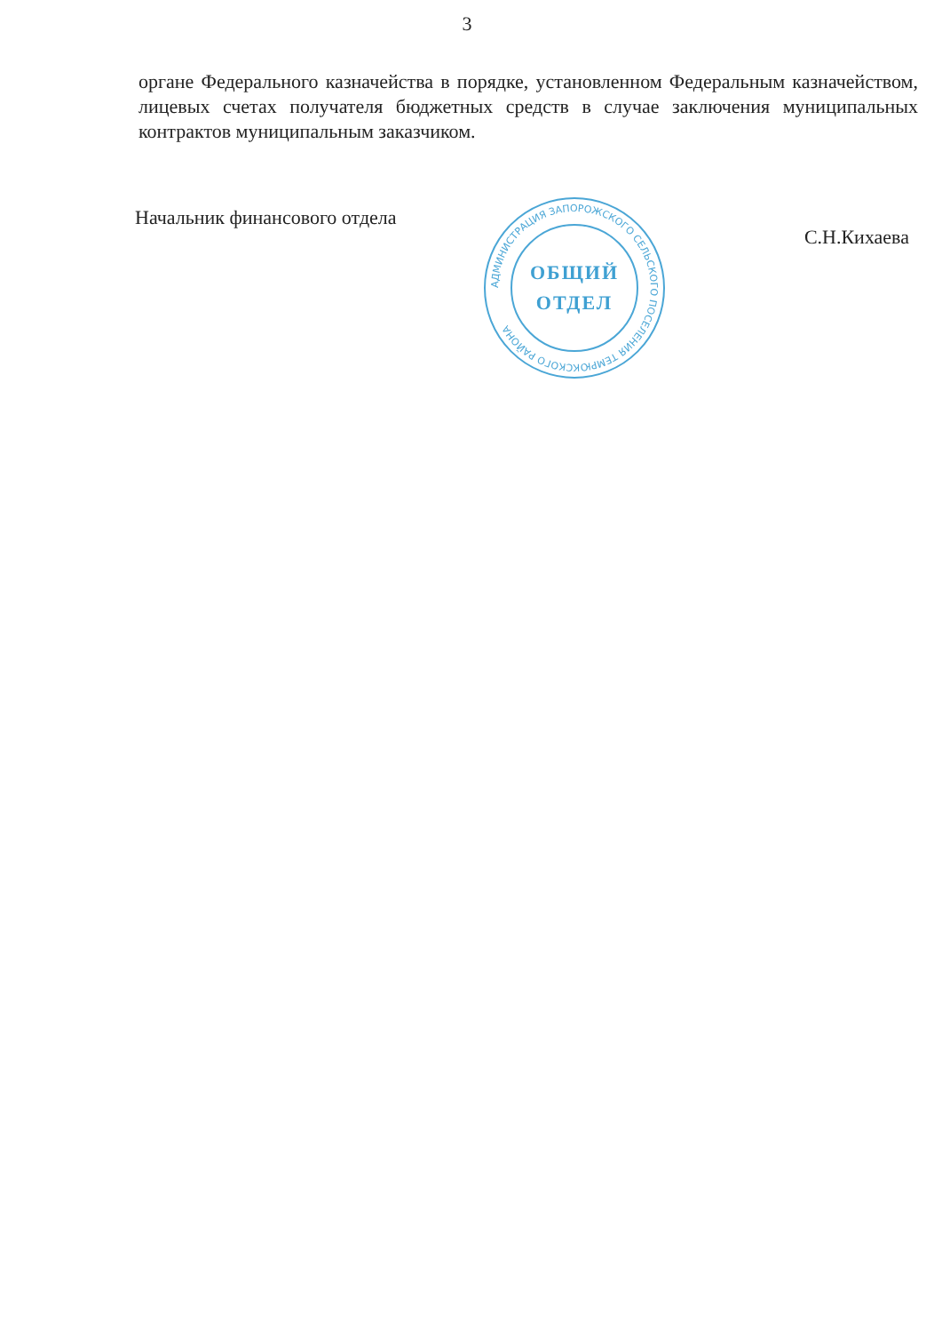3
органе Федерального казначейства в порядке, установленном Федеральным казначейством, лицевых счетах получателя бюджетных средств в случае заключения муниципальных контрактов муниципальным заказчиком.
Начальник финансового отдела С.Н.Кихаева
АДМИНИСТРАЦИЯ ЗАПОРОЖСКОГО СЕЛЬСКОГО ПОСЕЛЕНИЯ ТЕМРЮКСКОГО РАЙОНА
ОБЩИЙ
ОТДЕЛ